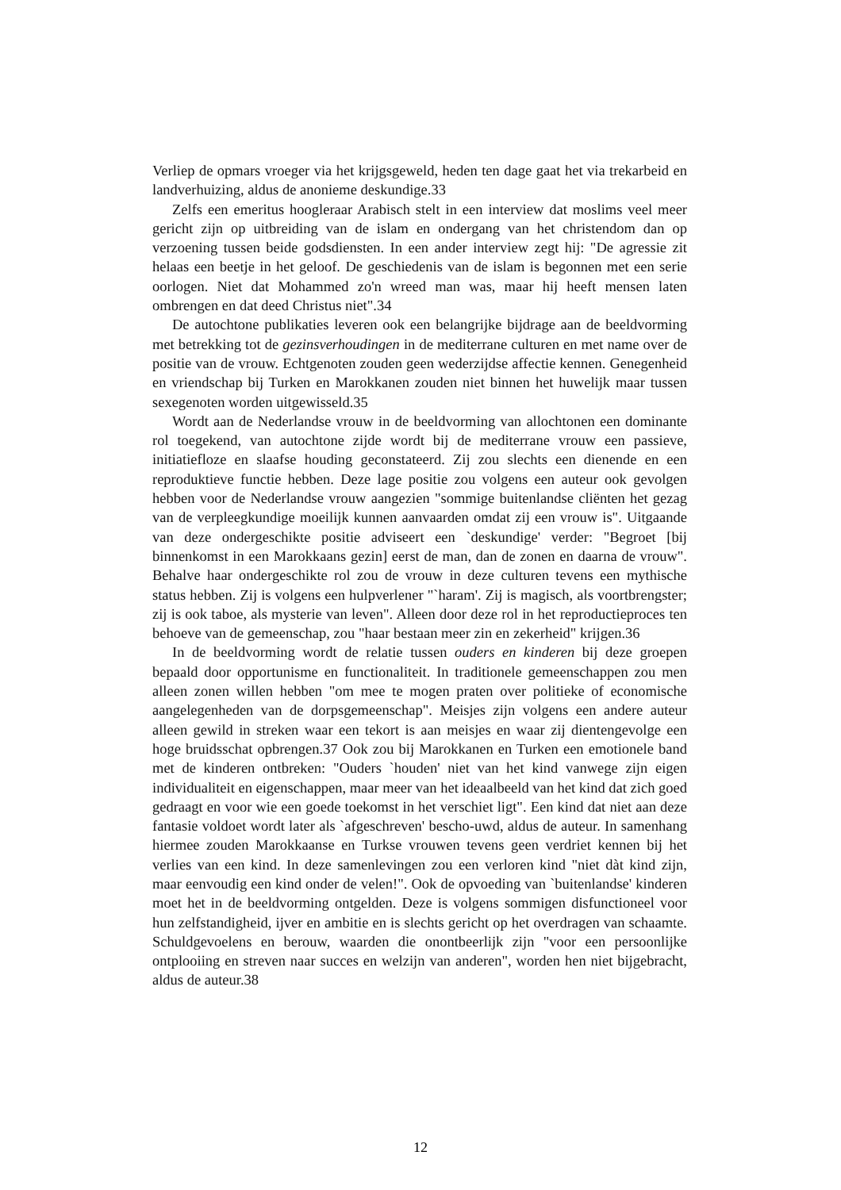Verliep de opmars vroeger via het krijgsgeweld, heden ten dage gaat het via trekarbeid en landverhuizing, aldus de anonieme deskundige.33
Zelfs een emeritus hoogleraar Arabisch stelt in een interview dat moslims veel meer gericht zijn op uitbreiding van de islam en ondergang van het christendom dan op verzoening tussen beide godsdiensten. In een ander interview zegt hij: "De agressie zit helaas een beetje in het geloof. De geschiedenis van de islam is begonnen met een serie oorlogen. Niet dat Mohammed zo'n wreed man was, maar hij heeft mensen laten ombrengen en dat deed Christus niet".34
De autochtone publikaties leveren ook een belangrijke bijdrage aan de beeldvorming met betrekking tot de gezinsverhoudingen in de mediterrane culturen en met name over de positie van de vrouw. Echtgenoten zouden geen wederzijdse affectie kennen. Genegenheid en vriendschap bij Turken en Marokkanen zouden niet binnen het huwelijk maar tussen sexegenoten worden uitgewisseld.35
Wordt aan de Nederlandse vrouw in de beeldvorming van allochtonen een dominante rol toegekend, van autochtone zijde wordt bij de mediterrane vrouw een passieve, initiatiefloze en slaafse houding geconstateerd. Zij zou slechts een dienende en een reproduktieve functie hebben. Deze lage positie zou volgens een auteur ook gevolgen hebben voor de Nederlandse vrouw aangezien "sommige buitenlandse cliënten het gezag van de verpleegkundige moeilijk kunnen aanvaarden omdat zij een vrouw is". Uitgaande van deze ondergeschikte positie adviseert een `deskundige' verder: "Begroet [bij binnenkomst in een Marokkaans gezin] eerst de man, dan de zonen en daarna de vrouw". Behalve haar ondergeschikte rol zou de vrouw in deze culturen tevens een mythische status hebben. Zij is volgens een hulpverlener "`haram'. Zij is magisch, als voortbrengster; zij is ook taboe, als mysterie van leven". Alleen door deze rol in het reproductieproces ten behoeve van de gemeenschap, zou "haar bestaan meer zin en zekerheid" krijgen.36
In de beeldvorming wordt de relatie tussen ouders en kinderen bij deze groepen bepaald door opportunisme en functionaliteit. In traditionele gemeenschappen zou men alleen zonen willen hebben "om mee te mogen praten over politieke of economische aangelegenheden van de dorpsgemeenschap". Meisjes zijn volgens een andere auteur alleen gewild in streken waar een tekort is aan meisjes en waar zij dientengevolge een hoge bruidsschat opbrengen.37 Ook zou bij Marokkanen en Turken een emotionele band met de kinderen ontbreken: "Ouders `houden' niet van het kind vanwege zijn eigen individualiteit en eigenschappen, maar meer van het ideaalbeeld van het kind dat zich goed gedraagt en voor wie een goede toekomst in het verschiet ligt". Een kind dat niet aan deze fantasie voldoet wordt later als `afgeschreven' bescho-uwd, aldus de auteur. In samenhang hiermee zouden Marokkaanse en Turkse vrouwen tevens geen verdriet kennen bij het verlies van een kind. In deze samenlevingen zou een verloren kind "niet dàt kind zijn, maar eenvoudig een kind onder de velen!". Ook de opvoeding van `buitenlandse' kinderen moet het in de beeldvorming ontgelden. Deze is volgens sommigen disfunctioneel voor hun zelfstandigheid, ijver en ambitie en is slechts gericht op het overdragen van schaamte. Schuldgevoelens en berouw, waarden die onontbeerlijk zijn "voor een persoonlijke ontplooiing en streven naar succes en welzijn van anderen", worden hen niet bijgebracht, aldus de auteur.38
12